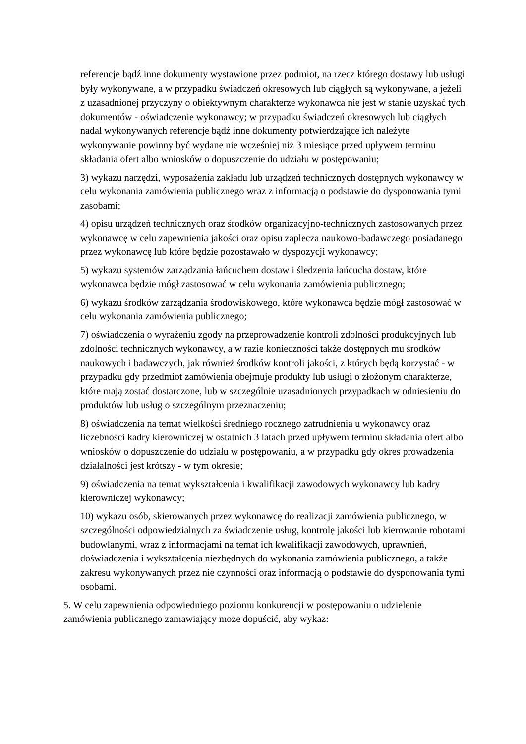referencje bądź inne dokumenty wystawione przez podmiot, na rzecz którego dostawy lub usługi były wykonywane, a w przypadku świadczeń okresowych lub ciągłych są wykonywane, a jeżeli z uzasadnionej przyczyny o obiektywnym charakterze wykonawca nie jest w stanie uzyskać tych dokumentów - oświadczenie wykonawcy; w przypadku świadczeń okresowych lub ciągłych nadal wykonywanych referencje bądź inne dokumenty potwierdzające ich należyte wykonywanie powinny być wydane nie wcześniej niż 3 miesiące przed upływem terminu składania ofert albo wniosków o dopuszczenie do udziału w postępowaniu;
3) wykazu narzędzi, wyposażenia zakładu lub urządzeń technicznych dostępnych wykonawcy w celu wykonania zamówienia publicznego wraz z informacją o podstawie do dysponowania tymi zasobami;
4) opisu urządzeń technicznych oraz środków organizacyjno-technicznych zastosowanych przez wykonawcę w celu zapewnienia jakości oraz opisu zaplecza naukowo-badawczego posiadanego przez wykonawcę lub które będzie pozostawało w dyspozycji wykonawcy;
5) wykazu systemów zarządzania łańcuchem dostaw i śledzenia łańcucha dostaw, które wykonawca będzie mógł zastosować w celu wykonania zamówienia publicznego;
6) wykazu środków zarządzania środowiskowego, które wykonawca będzie mógł zastosować w celu wykonania zamówienia publicznego;
7) oświadczenia o wyrażeniu zgody na przeprowadzenie kontroli zdolności produkcyjnych lub zdolności technicznych wykonawcy, a w razie konieczności także dostępnych mu środków naukowych i badawczych, jak również środków kontroli jakości, z których będą korzystać - w przypadku gdy przedmiot zamówienia obejmuje produkty lub usługi o złożonym charakterze, które mają zostać dostarczone, lub w szczególnie uzasadnionych przypadkach w odniesieniu do produktów lub usług o szczególnym przeznaczeniu;
8) oświadczenia na temat wielkości średniego rocznego zatrudnienia u wykonawcy oraz liczebności kadry kierowniczej w ostatnich 3 latach przed upływem terminu składania ofert albo wniosków o dopuszczenie do udziału w postępowaniu, a w przypadku gdy okres prowadzenia działalności jest krótszy - w tym okresie;
9) oświadczenia na temat wykształcenia i kwalifikacji zawodowych wykonawcy lub kadry kierowniczej wykonawcy;
10) wykazu osób, skierowanych przez wykonawcę do realizacji zamówienia publicznego, w szczególności odpowiedzialnych za świadczenie usług, kontrolę jakości lub kierowanie robotami budowlanymi, wraz z informacjami na temat ich kwalifikacji zawodowych, uprawnień, doświadczenia i wykształcenia niezbędnych do wykonania zamówienia publicznego, a także zakresu wykonywanych przez nie czynności oraz informacją o podstawie do dysponowania tymi osobami.
5. W celu zapewnienia odpowiedniego poziomu konkurencji w postępowaniu o udzielenie zamówienia publicznego zamawiający może dopuścić, aby wykaz: